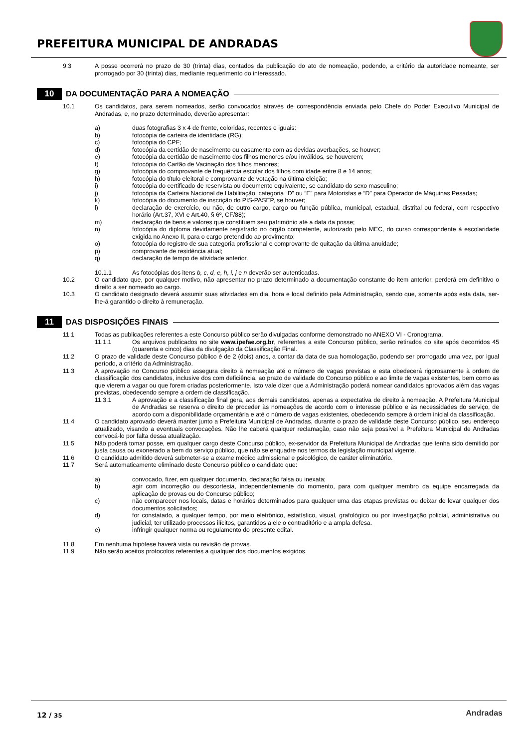PREFEITURA MUNICIPAL DE ANDRADAS
9.3 A posse ocorrerá no prazo de 30 (trinta) dias, contados da publicação do ato de nomeação, podendo, a critério da autoridade nomeante, ser prorrogado por 30 (trinta) dias, mediante requerimento do interessado.
10 DA DOCUMENTAÇÃO PARA A NOMEAÇÃO
10.1 Os candidatos, para serem nomeados, serão convocados através de correspondência enviada pelo Chefe do Poder Executivo Municipal de Andradas, e, no prazo determinado, deverão apresentar:
a) duas fotografias 3 x 4 de frente, coloridas, recentes e iguais:
b) fotocópia de carteira de identidade (RG);
c) fotocópia do CPF;
d) fotocópia da certidão de nascimento ou casamento com as devidas averbações, se houver;
e) fotocópia da certidão de nascimento dos filhos menores e/ou inválidos, se houverem;
f) fotocópia do Cartão de Vacinação dos filhos menores;
g) fotocópia do comprovante de frequência escolar dos filhos com idade entre 8 e 14 anos;
h) fotocópia do título eleitoral e comprovante de votação na última eleição;
i) fotocópia do certificado de reservista ou documento equivalente, se candidato do sexo masculino;
j) fotocópia da Carteira Nacional de Habilitação, categoria “D” ou “E” para Motoristas e “D” para Operador de Máquinas Pesadas;
k) fotocópia do documento de inscrição do PIS-PASEP, se houver;
l) declaração de exercício, ou não, de outro cargo, cargo ou função pública, municipal, estadual, distrital ou federal, com respectivo horário (Art.37, XVI e Art.40, § 6º, CF/88);
m) declaração de bens e valores que constituem seu patrimônio até a data da posse;
n) fotocópia do diploma devidamente registrado no órgão competente, autorizado pelo MEC, do curso correspondente à escolaridade exigida no Anexo II, para o cargo pretendido ao provimento;
o) fotocópia do registro de sua categoria profissional e comprovante de quitação da última anuidade;
p) comprovante de residência atual;
q) declaração de tempo de atividade anterior.
10.1.1 As fotocópias dos itens b, c, d, e, h, i, j e n deverão ser autenticadas.
10.2 O candidato que, por qualquer motivo, não apresentar no prazo determinado a documentação constante do item anterior, perderá em definitivo o direito a ser nomeado ao cargo.
10.3 O candidato designado deverá assumir suas atividades em dia, hora e local definido pela Administração, sendo que, somente após esta data, ser-lhe-á garantido o direito à remuneração.
11 DAS DISPOSIÇÕES FINAIS
11.1 Todas as publicações referentes a este Concurso público serão divulgadas conforme demonstrado no ANEXO VI - Cronograma.
11.1.1 Os arquivos publicados no site www.ipefae.org.br, referentes a este Concurso público, serão retirados do site após decorridos 45 (quarenta e cinco) dias da divulgação da Classificação Final.
11.2 O prazo de validade deste Concurso público é de 2 (dois) anos, a contar da data de sua homologação, podendo ser prorrogado uma vez, por igual período, a critério da Administração.
11.3 A aprovação no Concurso público assegura direito à nomeação até o número de vagas previstas e esta obedecerá rigorosamente à ordem de classificação dos candidatos, inclusive dos com deficiência, ao prazo de validade do Concurso público e ao limite de vagas existentes, bem como as que vierem a vagar ou que forem criadas posteriormente. Isto vale dizer que a Administração poderá nomear candidatos aprovados além das vagas previstas, obedecendo sempre a ordem de classificação.
11.3.1 A aprovação e a classificação final gera, aos demais candidatos, apenas a expectativa de direito à nomeação. A Prefeitura Municipal de Andradas se reserva o direito de proceder às nomeações de acordo com o interesse público e às necessidades do serviço, de acordo com a disponibilidade orçamentária e até o número de vagas existentes, obedecendo sempre à ordem inicial da classificação.
11.4 O candidato aprovado deverá manter junto a Prefeitura Municipal de Andradas, durante o prazo de validade deste Concurso público, seu endereço atualizado, visando a eventuais convocações. Não lhe caberá qualquer reclamação, caso não seja possível a Prefeitura Municipal de Andradas convocá-lo por falta dessa atualização.
11.5 Não poderá tomar posse, em qualquer cargo deste Concurso público, ex-servidor da Prefeitura Municipal de Andradas que tenha sido demitido por justa causa ou exonerado a bem do serviço público, que não se enquadre nos termos da legislação municipal vigente.
11.6 O candidato admitido deverá submeter-se a exame médico admissional e psicológico, de caráter eliminatório.
11.7 Será automaticamente eliminado deste Concurso público o candidato que:
a) convocado, fizer, em qualquer documento, declaração falsa ou inexata;
b) agir com incorreção ou descortesia, independentemente do momento, para com qualquer membro da equipe encarregada da aplicação de provas ou do Concurso público;
c) não comparecer nos locais, datas e horários determinados para qualquer uma das etapas previstas ou deixar de levar qualquer dos documentos solicitados;
d) for constatado, a qualquer tempo, por meio eletrônico, estatístico, visual, grafológico ou por investigação policial, administrativa ou judicial, ter utilizado processos ilícitos, garantidos a ele o contraditório e a ampla defesa.
e) infringir qualquer norma ou regulamento do presente edital.
11.8 Em nenhuma hipótese haverá vista ou revisão de provas.
11.9 Não serão aceitos protocolos referentes a qualquer dos documentos exigidos.
12 / 35 Andradas